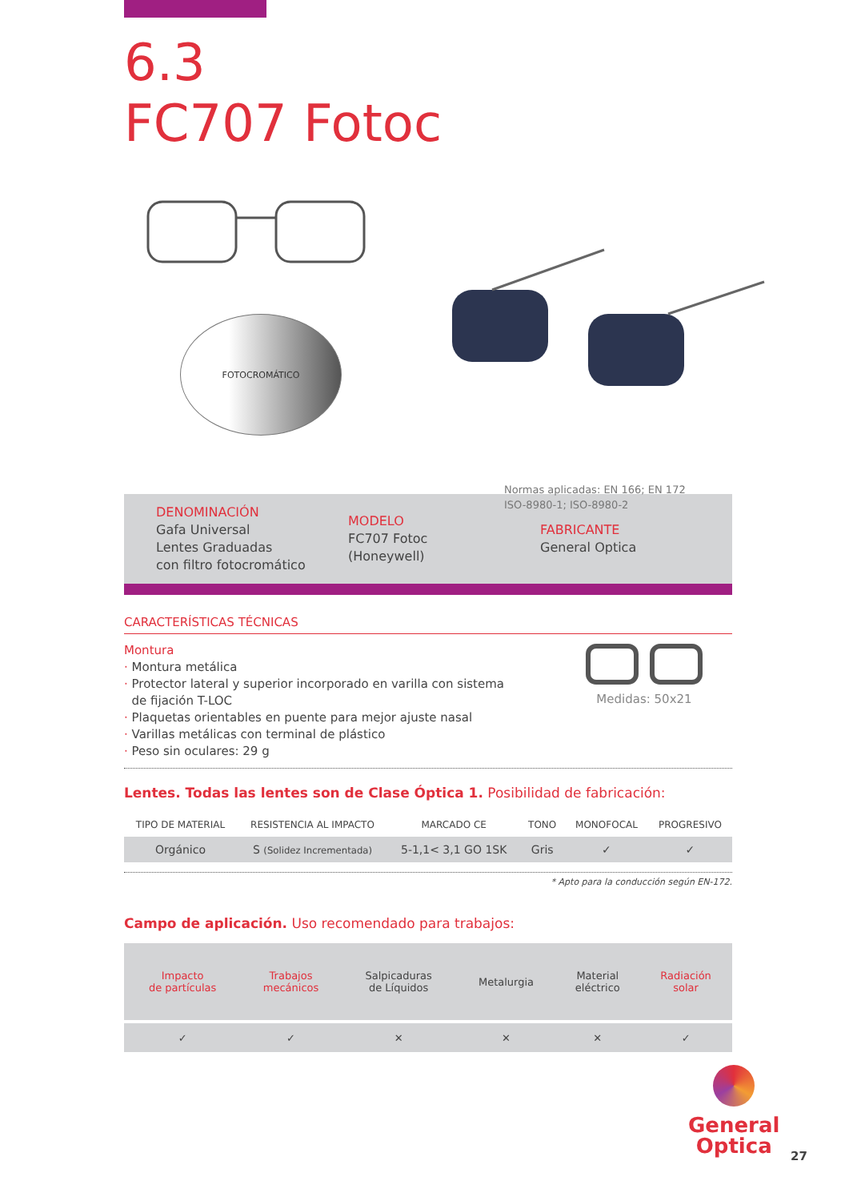6.3
FC707 Fotoc
FOTOCROMÁTICO
Normas aplicadas: EN 166; EN 172
ISO-8980-1; ISO-8980-2
DENOMINACIÓN
Gafa Universal
Lentes Graduadas
con filtro fotocromático
MODELO
FC707 Fotoc
(Honeywell)
FABRICANTE
General Optica
CARACTERÍSTICAS TÉCNICAS
Montura
· Montura metálica
· Protector lateral y superior incorporado en varilla con sistema
de fijación T-LOC
· Plaquetas orientables en puente para mejor ajuste nasal
· Varillas metálicas con terminal de plástico
· Peso sin oculares: 29 g
Medidas: 50x21
Lentes. Todas las lentes son de Clase Óptica 1. Posibilidad de fabricación:
| TIPO DE MATERIAL | RESISTENCIA AL IMPACTO | MARCADO CE | TONO | MONOFOCAL | PROGRESIVO |
| --- | --- | --- | --- | --- | --- |
| Orgánico | S (Solidez Incrementada) | 5-1,1< 3,1 GO 1SK | Gris | ✓ | ✓ |
* Apto para la conducción según EN-172.
Campo de aplicación. Uso recomendado para trabajos:
| Impacto de partículas | Trabajos mecánicos | Salpicaduras de Líquidos | Metalurgia | Material eléctrico | Radiación solar |
| ✓ | ✓ | ✕ | ✕ | ✕ | ✓ |
General
Optica
27